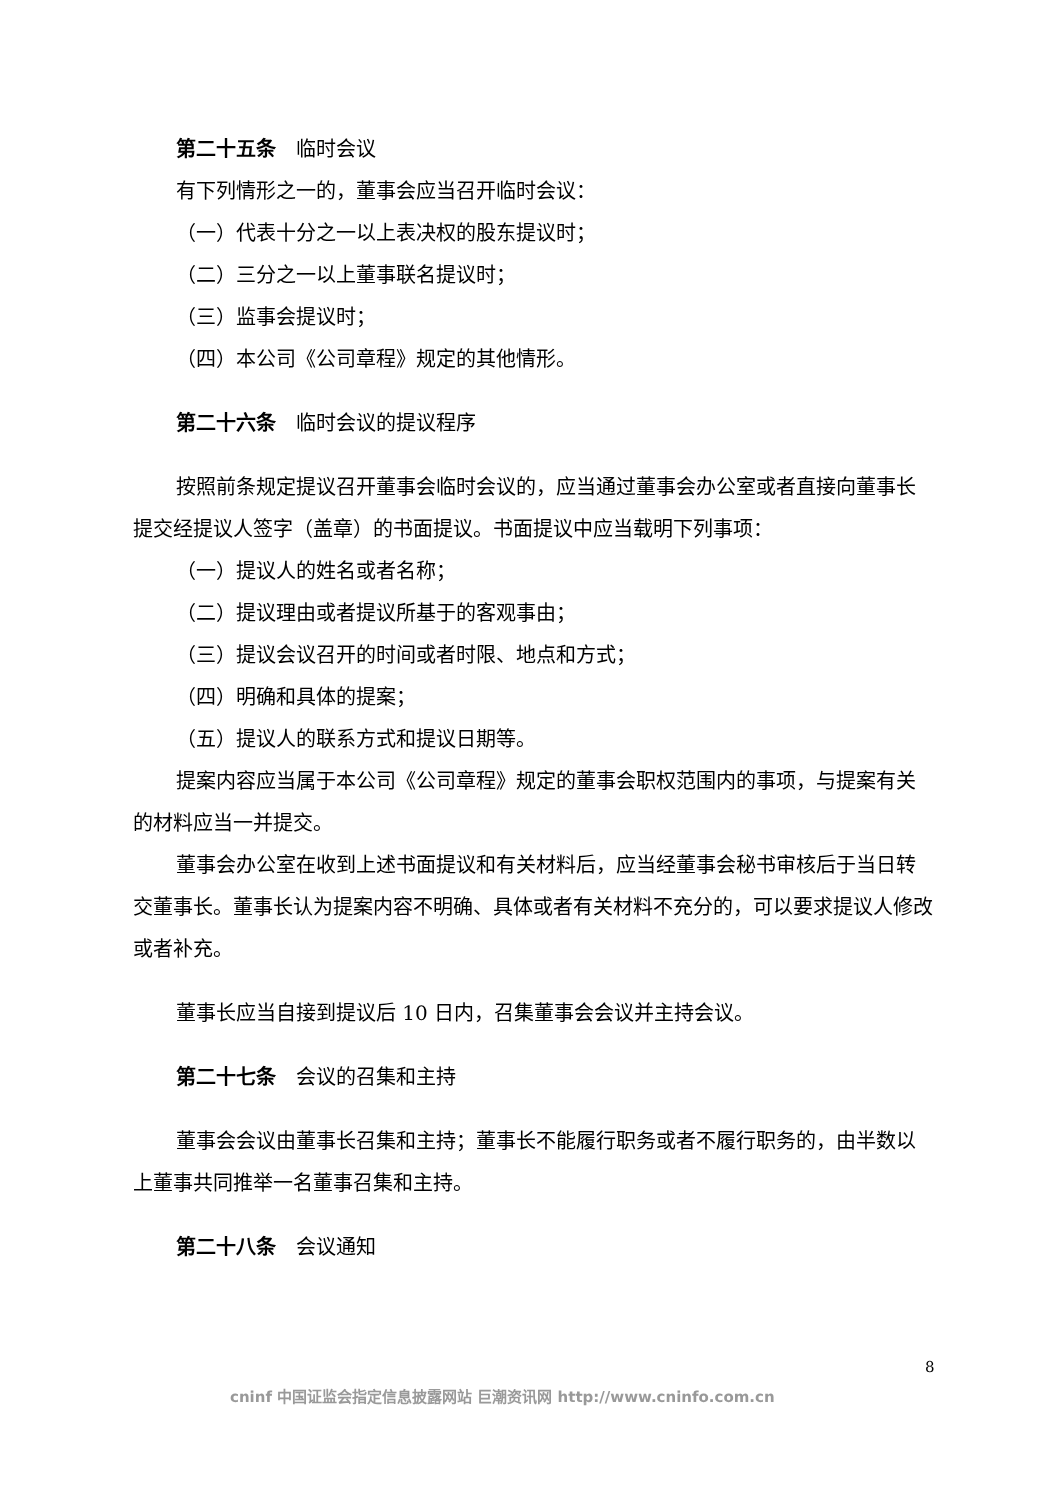第二十五条　临时会议
有下列情形之一的，董事会应当召开临时会议：
（一）代表十分之一以上表决权的股东提议时；
（二）三分之一以上董事联名提议时；
（三）监事会提议时；
（四）本公司《公司章程》规定的其他情形。
第二十六条　临时会议的提议程序
按照前条规定提议召开董事会临时会议的，应当通过董事会办公室或者直接向董事长提交经提议人签字（盖章）的书面提议。书面提议中应当载明下列事项：
（一）提议人的姓名或者名称；
（二）提议理由或者提议所基于的客观事由；
（三）提议会议召开的时间或者时限、地点和方式；
（四）明确和具体的提案；
（五）提议人的联系方式和提议日期等。
提案内容应当属于本公司《公司章程》规定的董事会职权范围内的事项，与提案有关的材料应当一并提交。
董事会办公室在收到上述书面提议和有关材料后，应当经董事会秘书审核后于当日转交董事长。董事长认为提案内容不明确、具体或者有关材料不充分的，可以要求提议人修改或者补充。
董事长应当自接到提议后 10 日内，召集董事会会议并主持会议。
第二十七条　会议的召集和主持
董事会会议由董事长召集和主持；董事长不能履行职务或者不履行职务的，由半数以上董事共同推举一名董事召集和主持。
第二十八条　会议通知
8
cninf 中国证监会指定信息披露网站 巨潮资讯网 http://www.cninfo.com.cn